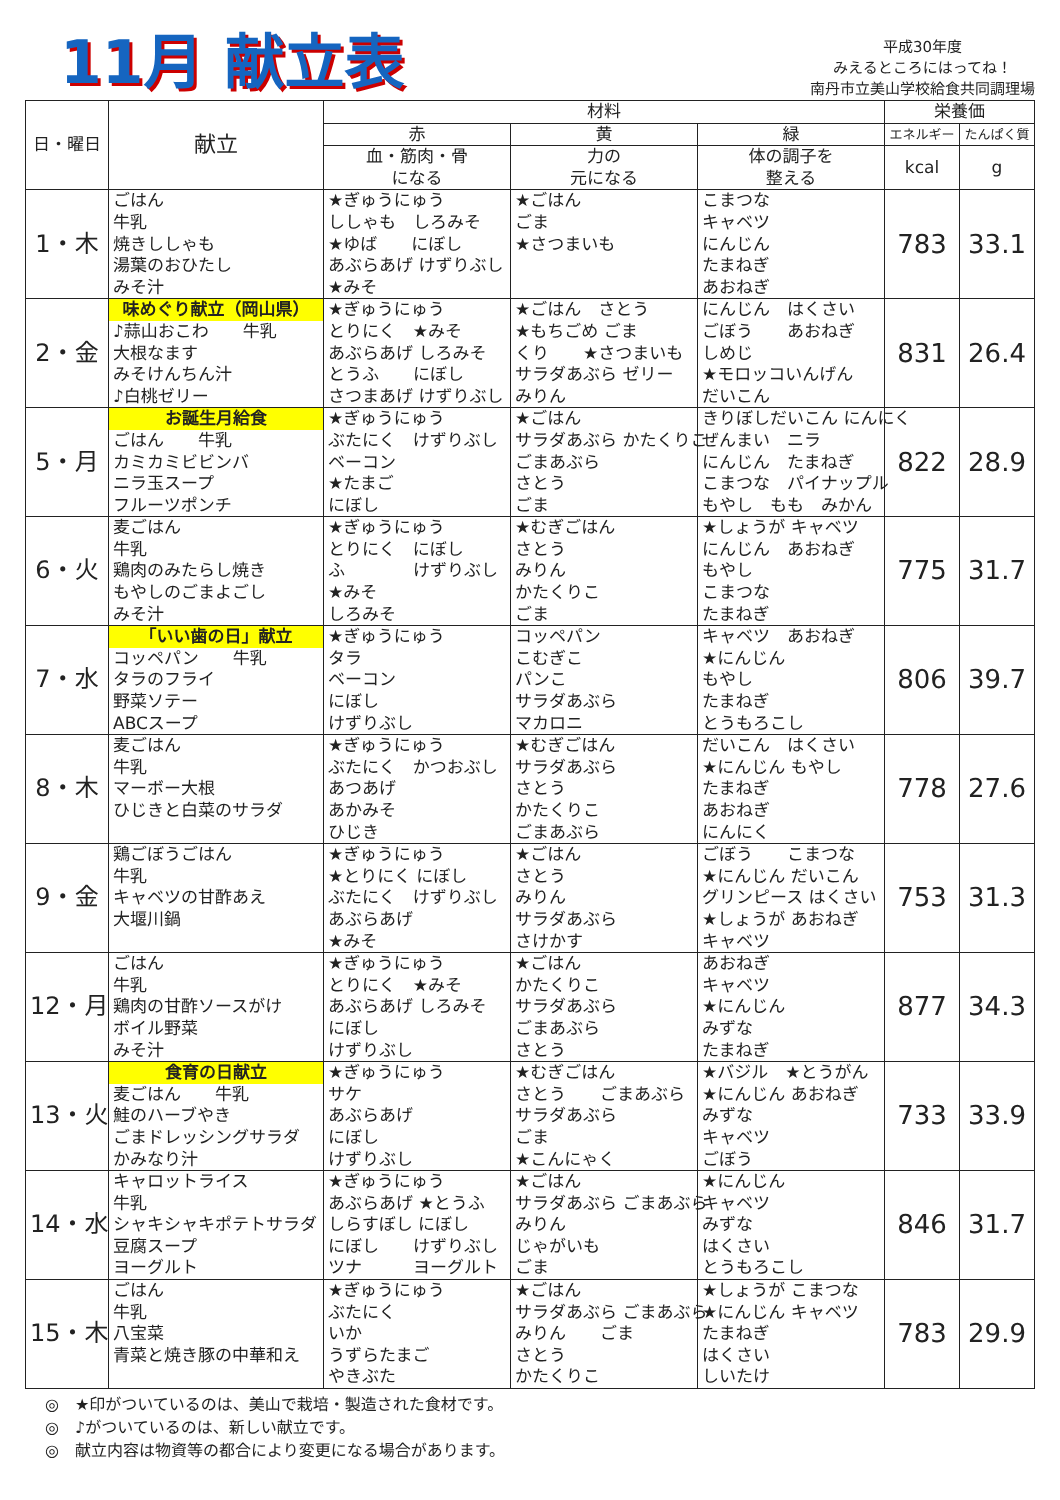11月 献立表
平成30年度
みえるところにはってね！
南丹市立美山学校給食共同調理場
| 日・曜日 | 献立 | 材料 | | | 栄養価 | |
| --- | --- | --- | --- | --- | --- | --- |
| | | 赤 | 黄 | 緑 | エネルギー | たんぱく質 |
| | | 血・筋肉・骨 になる | 力の 元になる | 体の調子を 整える | kcal | g |
| 1・木 | ごはん 牛乳 焼きししゃも 湯葉のおひたし みそ汁 | ★ぎゅうにゅう ししゃも しろみそ ★ゆば にぼし あぶらあげ けずりぶし ★みそ | ★ごはん ごま ★さつまいも | こまつな キャベツ にんじん たまねぎ あおねぎ | 783 | 33.1 |
| 2・金 | 味めぐり献立（岡山県） ♪蒜山おこわ 牛乳 大根なます みそけんちん汁 ♪白桃ゼリー | ★ぎゅうにゅう とりにく ★みそ あぶらあげ しろみそ とうふ にぼし さつまあげ けずりぶし | ★ごはん さとう ★もちごめ ごま くり ★さつまいも サラダあぶら ゼリー みりん | にんじん はくさい ごぼう あおねぎ しめじ ★モロッコいんげん だいこん | 831 | 26.4 |
| 5・月 | お誕生月給食 ごはん 牛乳 カミカミビビンバ ニラ玉スープ フルーツポンチ | ★ぎゅうにゅう ぶたにく けずりぶし ベーコン ★たまご にぼし | ★ごはん サラダあぶら かたくりこ ごまあぶら さとう ごま | きりぼしだいこん にんにく ぜんまい ニラ にんじん たまねぎ こまつな パイナップル もやし もも みかん | 822 | 28.9 |
| 6・火 | 麦ごはん 牛乳 鶏肉のみたらし焼き もやしのごまよごし みそ汁 | ★ぎゅうにゅう とりにく にぼし ふ けずりぶし ★みそ しろみそ | ★むぎごはん さとう みりん かたくりこ ごま | ★しょうが キャベツ にんじん あおねぎ もやし こまつな たまねぎ | 775 | 31.7 |
| 7・水 | 「いい歯の日」献立 コッペパン 牛乳 タラのフライ 野菜ソテー ABCスープ | ★ぎゅうにゅう タラ ベーコン にぼし けずりぶし | コッペパン こむぎこ パンこ サラダあぶら マカロニ | キャベツ あおねぎ ★にんじん もやし たまねぎ とうもろこし | 806 | 39.7 |
| 8・木 | 麦ごはん 牛乳 マーボー大根 ひじきと白菜のサラダ | ★ぎゅうにゅう ぶたにく かつおぶし あつあげ あかみそ ひじき | ★むぎごはん サラダあぶら さとう かたくりこ ごまあぶら | だいこん はくさい ★にんじん もやし たまねぎ あおねぎ にんにく | 778 | 27.6 |
| 9・金 | 鶏ごぼうごはん 牛乳 キャベツの甘酢あえ 大堰川鍋 | ★ぎゅうにゅう ★とりにく にぼし ぶたにく けずりぶし あぶらあげ ★みそ | ★ごはん さとう みりん サラダあぶら さけかす | ごぼう こまつな ★にんじん だいこん グリンピース はくさい ★しょうが あおねぎ キャベツ | 753 | 31.3 |
| 12・月 | ごはん 牛乳 鶏肉の甘酢ソースがけ ボイル野菜 みそ汁 | ★ぎゅうにゅう とりにく ★みそ あぶらあげ しろみそ にぼし けずりぶし | ★ごはん かたくりこ サラダあぶら ごまあぶら さとう | あおねぎ キャベツ ★にんじん みずな たまねぎ | 877 | 34.3 |
| 13・火 | 食育の日献立 麦ごはん 牛乳 鮭のハーブやき ごまドレッシングサラダ かみなり汁 | ★ぎゅうにゅう サケ あぶらあげ にぼし けずりぶし | ★むぎごはん さとう ごまあぶら サラダあぶら ごま ★こんにゃく | ★バジル ★とうがん ★にんじん あおねぎ みずな キャベツ ごぼう | 733 | 33.9 |
| 14・水 | キャロットライス 牛乳 シャキシャキポテトサラダ 豆腐スープ ヨーグルト | ★ぎゅうにゅう あぶらあげ ★とうふ しらすぼし にぼし にぼし けずりぶし ツナ ヨーグルト | ★ごはん サラダあぶら ごまあぶら みりん じゃがいも ごま | ★にんじん キャベツ みずな はくさい とうもろこし | 846 | 31.7 |
| 15・木 | ごはん 牛乳 八宝菜 青菜と焼き豚の中華和え | ★ぎゅうにゅう ぶたにく いか うずらたまご やきぶた | ★ごはん サラダあぶら ごまあぶら みりん ごま さとう かたくりこ | ★しょうが こまつな ★にんじん キャベツ たまねぎ はくさい しいたけ | 783 | 29.9 |
◎　★印がついているのは、美山で栽培・製造された食材です。
◎　♪がついているのは、新しい献立です。
◎　献立内容は物資等の都合により変更になる場合があります。